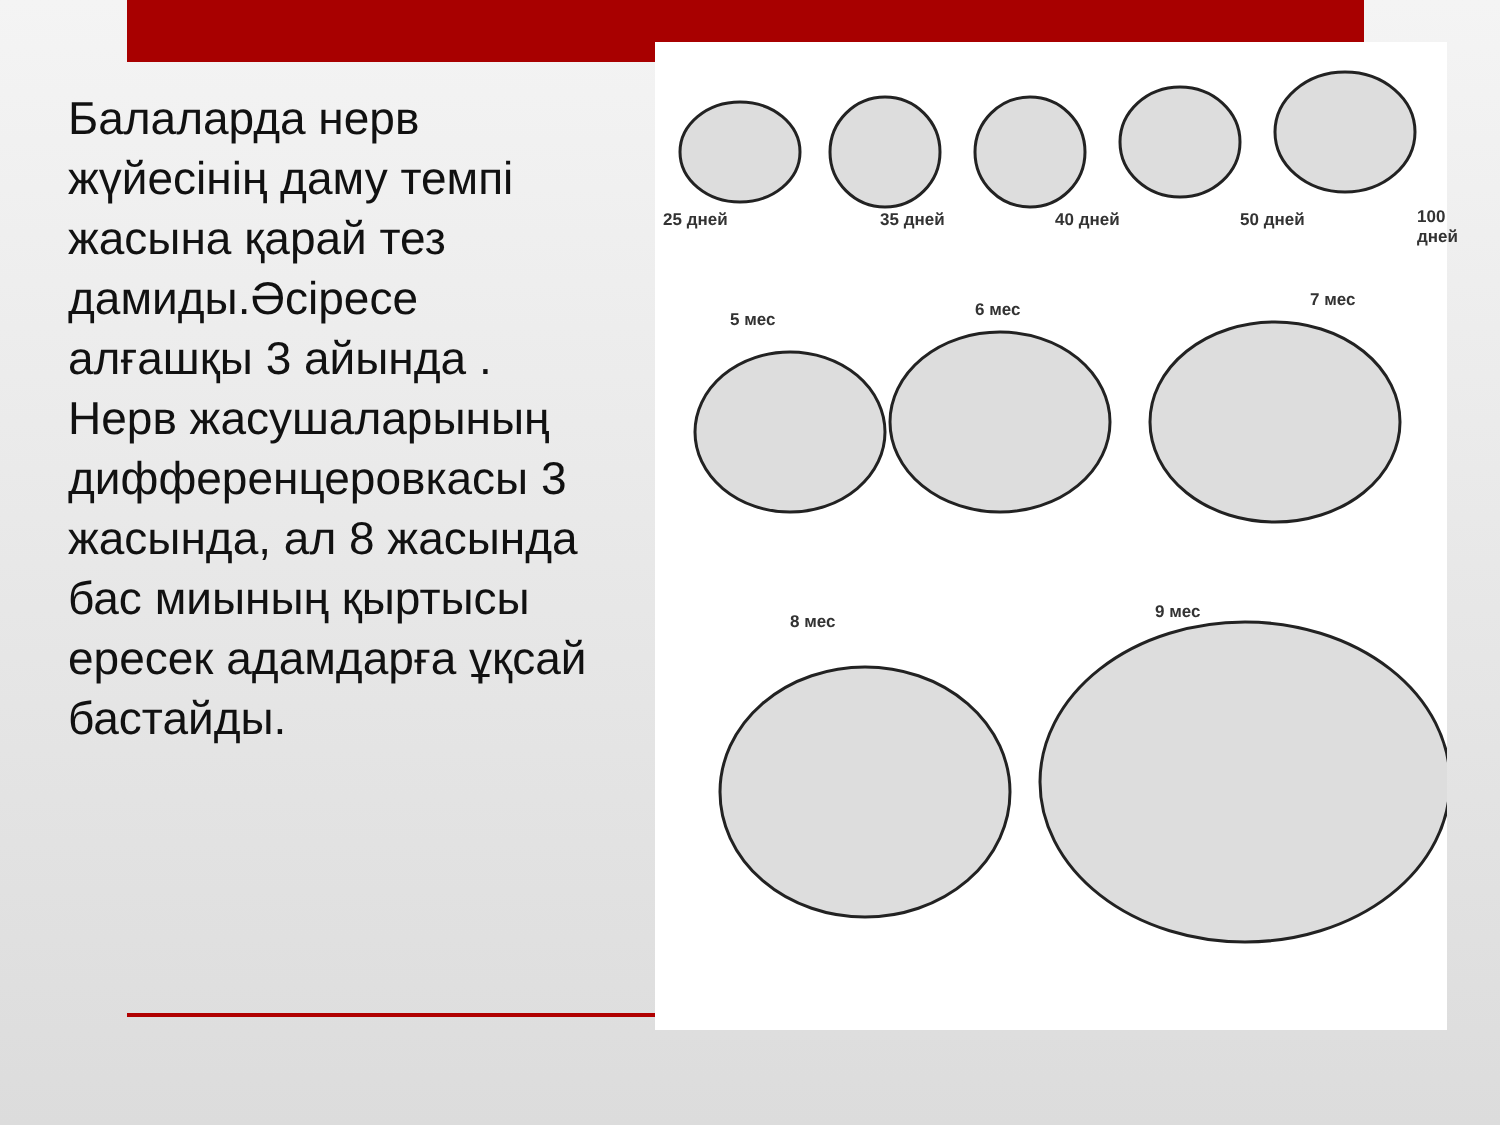Балаларда нерв жүйесінің даму темпі жасына қарай тез дамиды.Әсіресе алғашқы 3 айында . Нерв жасушаларының дифференцеровкасы 3 жасында, ал 8 жасында бас миының қыртысы ересек адамдарға ұқсай бастайды.
25 дней 35 дней 40 дней 50 дней 100 дней
5 мес 6 мес 7 мес
8 мес 9 мес